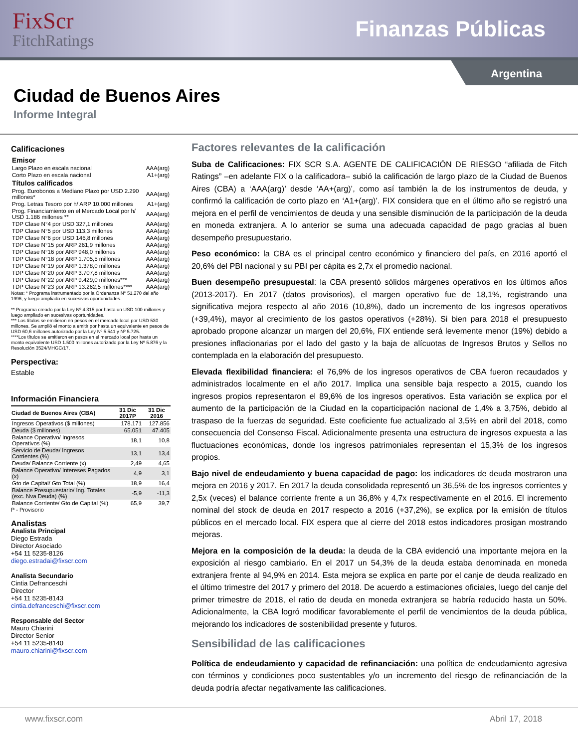FixScr
FitchRatings
Finanzas Públicas
Argentina
Ciudad de Buenos Aires
Informe Integral
Calificaciones
| Emisor | |
| Largo Plazo en escala nacional | AAA(arg) |
| Corto Plazo en escala nacional | A1+(arg) |
| Títulos calificados | |
| Prog. Eurobonos a Mediano Plazo por USD 2.290 millones* | AAA(arg) |
| Prog. Letras Tesoro por h/ ARP 10.000 millones | A1+(arg) |
| Prog. Financiamiento en el Mercado Local por h/ USD 1.186 millones ** | AAA(arg) |
| TDP Clase N°4 por USD 327,1 millones | AAA(arg) |
| TDP Clase N°5 por USD 113,3 millones | AAA(arg) |
| TDP Clase N°6 por USD 146,8 millones | AAA(arg) |
| TDP Clase N°15 por ARP 261,9 millones | AAA(arg) |
| TDP Clase N°16 por ARP 948,0 millones | AAA(arg) |
| TDP Clase N°18 por ARP 1.705,5 millones | AAA(arg) |
| TDP Clase N°19 por ARP 1.378,0 millones | AAA(arg) |
| TDP Clase N°20 por ARP 3.707,8 millones | AAA(arg) |
| TDP Clase N°22 por ARP 9.429,0 millones*** | AAA(arg) |
| TDP Clase N°23 por ARP 13.262,5 millones**** | AAA(arg) |
Notas: * Programa instrumentado por la Ordenanza N° 51.270 del año 1996, y luego ampliado en sucesivas oportunidades.
** Programa creado por la Ley Nº 4.315 por hasta un USD 100 millones y luego ampliado en sucesivas oportunidades.
*** Los títulos se emitieron en pesos en el mercado local por USD 530 millones. Se amplió el monto a emitir por hasta un equivalente en pesos de USD 60,6 millones autorizado por la Ley Nº 5.541 y Nº 5.725.
****Los títulos se emitieron en pesos en el mercado local por hasta un monto equivalente USD 1.500 millones autorizado por la Ley Nº 5.876 y la Resolución 3524/MHGC/17.
Perspectiva:
Estable
Información Financiera
| Ciudad de Buenos Aires (CBA) | 31 Dic 2017P | 31 Dic 2016 |
| --- | --- | --- |
| Ingresos Operativos ($ millones) | 178.171 | 127.856 |
| Deuda ($ millones) | 65.051 | 47.405 |
| Balance Operativo/ Ingresos Operativos (%) | 18,1 | 10,8 |
| Servicio de Deuda/ Ingresos Corrientes (%) | 13,1 | 13,4 |
| Deuda/ Balance Corriente (x) | 2,49 | 4,65 |
| Balance Operativo/ Intereses Pagados (x) | 4,9 | 3,1 |
| Gto de Capital/ Gto Total (%) | 18,9 | 16,4 |
| Balance Presupuestario/ Ing. Totales (exc. Nva Deuda) (%) | -5,9 | -11,3 |
| Balance Corriente/ Gto de Capital (%) | 65,9 | 39,7 |
P - Provisorio
Analistas
Analista Principal
Diego Estrada
Director Asociado
+54 11 5235-8126
diego.estradai@fixscr.com
Analista Secundario
Cintia Defranceschi
Director
+54 11 5235-8143
cintia.defranceschi@fixscr.com
Responsable del Sector
Mauro Chiarini
Director Senior
+54 11 5235-8140
mauro.chiarini@fixscr.com
Factores relevantes de la calificación
Suba de Calificaciones: FIX SCR S.A. AGENTE DE CALIFICACIÓN DE RIESGO “afiliada de Fitch Ratings” –en adelante FIX o la calificadora– subió la calificación de largo plazo de la Ciudad de Buenos Aires (CBA) a ‘AAA(arg)’ desde ‘AA+(arg)’, como así también la de los instrumentos de deuda, y confirmó la calificación de corto plazo en ‘A1+(arg)’. FIX considera que en el último año se registró una mejora en el perfil de vencimientos de deuda y una sensible disminución de la participación de la deuda en moneda extranjera. A lo anterior se suma una adecuada capacidad de pago gracias al buen desempeño presupuestario.
Peso económico: la CBA es el principal centro económico y financiero del país, en 2016 aportó el 20,6% del PBI nacional y su PBI per cápita es 2,7x el promedio nacional.
Buen desempeño presupuestal: la CBA presentó sólidos márgenes operativos en los últimos años (2013-2017). En 2017 (datos provisorios), el margen operativo fue de 18,1%, registrando una significativa mejora respecto al año 2016 (10,8%), dado un incremento de los ingresos operativos (+39,4%), mayor al crecimiento de los gastos operativos (+28%). Si bien para 2018 el presupuesto aprobado propone alcanzar un margen del 20,6%, FIX entiende será levemente menor (19%) debido a presiones inflacionarias por el lado del gasto y la baja de alícuotas de Ingresos Brutos y Sellos no contemplada en la elaboración del presupuesto.
Elevada flexibilidad financiera: el 76,9% de los ingresos operativos de CBA fueron recaudados y administrados localmente en el año 2017. Implica una sensible baja respecto a 2015, cuando los ingresos propios representaron el 89,6% de los ingresos operativos. Esta variación se explica por el aumento de la participación de la Ciudad en la coparticipación nacional de 1,4% a 3,75%, debido al traspaso de la fuerzas de seguridad. Este coeficiente fue actualizado al 3,5% en abril del 2018, como consecuencia del Consenso Fiscal. Adicionalmente presenta una estructura de ingresos expuesta a las fluctuaciones económicas, donde los ingresos patrimoniales representan el 15,3% de los ingresos propios.
Bajo nivel de endeudamiento y buena capacidad de pago: los indicadores de deuda mostraron una mejora en 2016 y 2017. En 2017 la deuda consolidada representó un 36,5% de los ingresos corrientes y 2,5x (veces) el balance corriente frente a un 36,8% y 4,7x respectivamente en el 2016. El incremento nominal del stock de deuda en 2017 respecto a 2016 (+37,2%), se explica por la emisión de títulos públicos en el mercado local. FIX espera que al cierre del 2018 estos indicadores prosigan mostrando mejoras.
Mejora en la composición de la deuda: la deuda de la CBA evidenció una importante mejora en la exposición al riesgo cambiario. En el 2017 un 54,3% de la deuda estaba denominada en moneda extranjera frente al 94,9% en 2014. Esta mejora se explica en parte por el canje de deuda realizado en el último trimestre del 2017 y primero del 2018. De acuerdo a estimaciones oficiales, luego del canje del primer trimestre de 2018, el ratio de deuda en moneda extranjera se habría reducido hasta un 50%. Adicionalmente, la CBA logró modificar favorablemente el perfil de vencimientos de la deuda pública, mejorando los indicadores de sostenibilidad presente y futuros.
Sensibilidad de las calificaciones
Política de endeudamiento y capacidad de refinanciación: una política de endeudamiento agresiva con términos y condiciones poco sustentables y/o un incremento del riesgo de refinanciación de la deuda podría afectar negativamente las calificaciones.
www.fixscr.com Abril 17, 2018